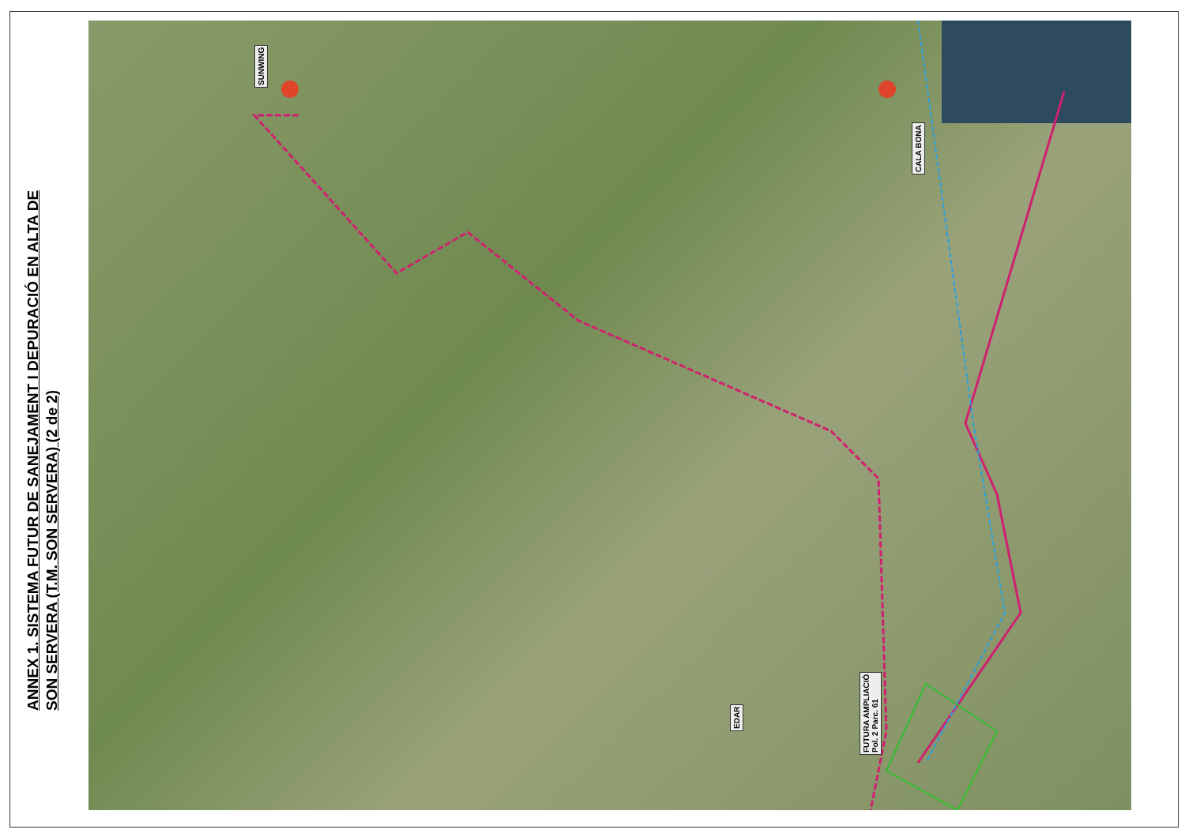SUNWING
CALA BONA
EDAR
FUTURA AMPLIACIÓ
Pol. 2 Parc. 61
ANNEX 1. SISTEMA FUTUR DE SANEJAMENT I DEPURACIÓ EN ALTA DE
SON SERVERA (T.M. SON SERVERA) (2 de 2)